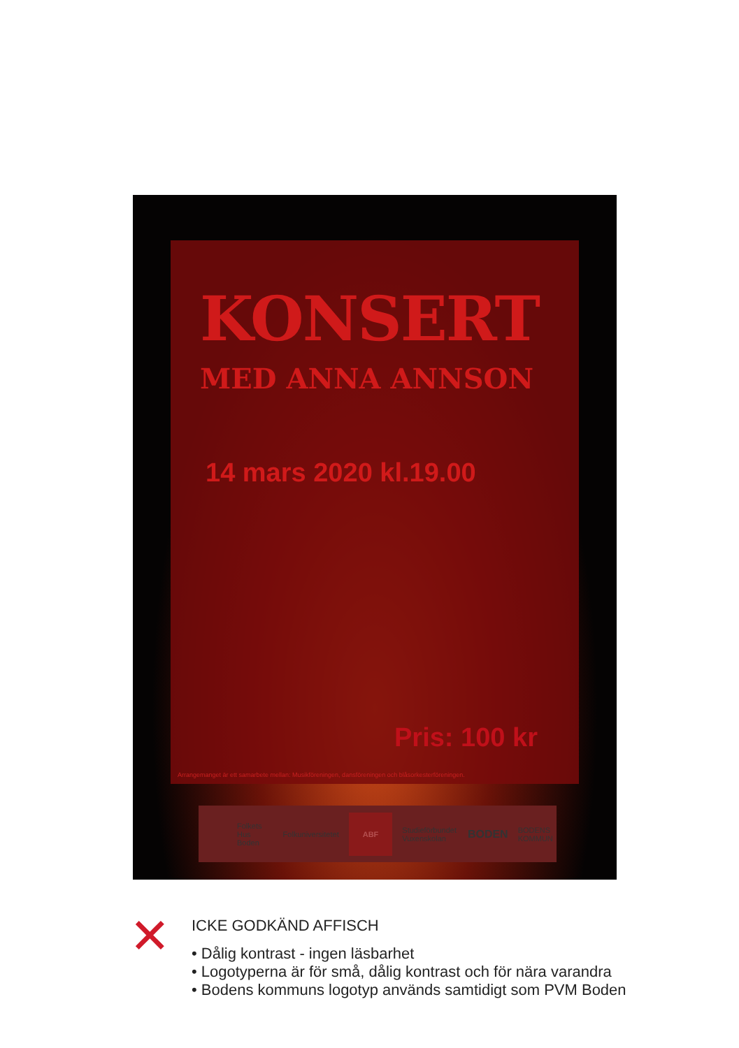KONSERT
MED ANNA ANNSON
14 mars 2020 kl.19.00
Pris: 100 kr
Arrangemanget är ett samarbete mellan: Musikföreningen, dansföreningen och blåsorkesterföreningen.
Folkets Hus Boden Folkuniversitetet ABF Studieförbundet Vuxenskolan BODEN BODENS KOMMUN
✕
ICKE GODKÄND AFFISCH
• Dålig kontrast - ingen läsbarhet
• Logotyperna är för små, dålig kontrast och för nära varandra
• Bodens kommuns logotyp används samtidigt som PVM Boden